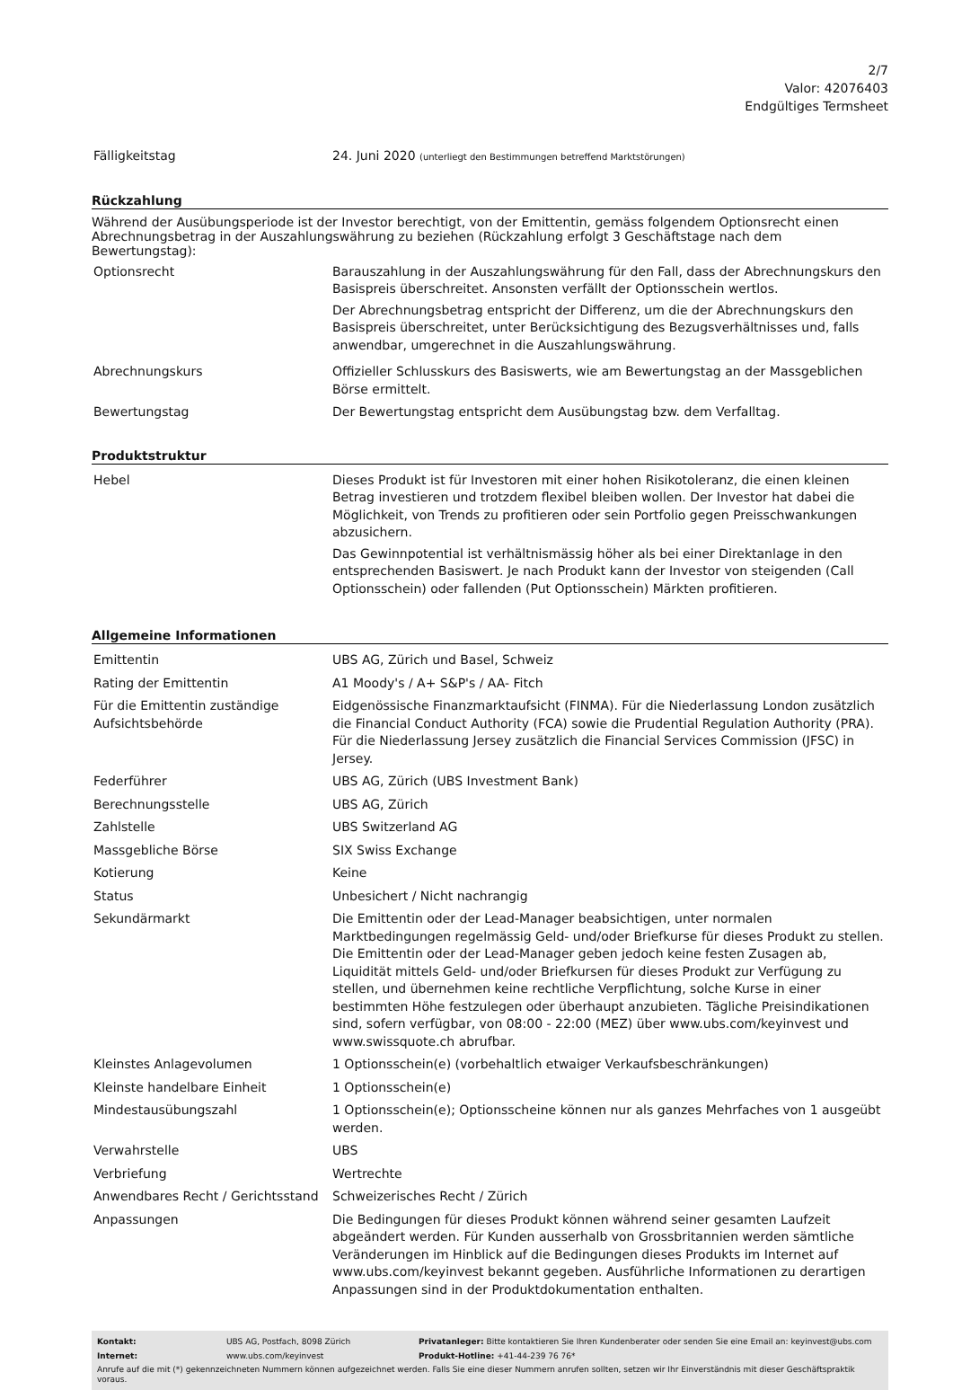2/7
Valor: 42076403
Endgültiges Termsheet
| Fälligkeitstag | 24. Juni 2020 (unterliegt den Bestimmungen betreffend Marktstörungen) |
Rückzahlung
Während der Ausübungsperiode ist der Investor berechtigt, von der Emittentin, gemäss folgendem Optionsrecht einen Abrechnungsbetrag in der Auszahlungswährung zu beziehen (Rückzahlung erfolgt 3 Geschäftstage nach dem Bewertungstag):
| Optionsrecht | Barauszahlung in der Auszahlungswährung für den Fall, dass der Abrechnungskurs den Basispreis überschreitet. Ansonsten verfällt der Optionsschein wertlos. Der Abrechnungsbetrag entspricht der Differenz, um die der Abrechnungskurs den Basispreis überschreitet, unter Berücksichtigung des Bezugsverhältnisses und, falls anwendbar, umgerechnet in die Auszahlungswährung. |
| Abrechnungskurs | Offizieller Schlusskurs des Basiswerts, wie am Bewertungstag an der Massgeblichen Börse ermittelt. |
| Bewertungstag | Der Bewertungstag entspricht dem Ausübungstag bzw. dem Verfalltag. |
Produktstruktur
| Hebel | Dieses Produkt ist für Investoren mit einer hohen Risikotoleranz, die einen kleinen Betrag investieren und trotzdem flexibel bleiben wollen. Der Investor hat dabei die Möglichkeit, von Trends zu profitieren oder sein Portfolio gegen Preisschwankungen abzusichern. Das Gewinnpotential ist verhältnismässig höher als bei einer Direktanlage in den entsprechenden Basiswert. Je nach Produkt kann der Investor von steigenden (Call Optionsschein) oder fallenden (Put Optionsschein) Märkten profitieren. |
Allgemeine Informationen
| Emittentin | UBS AG, Zürich und Basel, Schweiz |
| Rating der Emittentin | A1 Moody's / A+ S&P's / AA- Fitch |
| Für die Emittentin zuständige Aufsichtsbehörde | Eidgenössische Finanzmarktaufsicht (FINMA). Für die Niederlassung London zusätzlich die Financial Conduct Authority (FCA) sowie die Prudential Regulation Authority (PRA). Für die Niederlassung Jersey zusätzlich die Financial Services Commission (JFSC) in Jersey. |
| Federführer | UBS AG, Zürich (UBS Investment Bank) |
| Berechnungsstelle | UBS AG, Zürich |
| Zahlstelle | UBS Switzerland AG |
| Massgebliche Börse | SIX Swiss Exchange |
| Kotierung | Keine |
| Status | Unbesichert / Nicht nachrangig |
| Sekundärmarkt | Die Emittentin oder der Lead-Manager beabsichtigen, unter normalen Marktbedingungen regelmässig Geld- und/oder Briefkurse für dieses Produkt zu stellen. Die Emittentin oder der Lead-Manager geben jedoch keine festen Zusagen ab, Liquidität mittels Geld- und/oder Briefkursen für dieses Produkt zur Verfügung zu stellen, und übernehmen keine rechtliche Verpflichtung, solche Kurse in einer bestimmten Höhe festzulegen oder überhaupt anzubieten. Tägliche Preisindikationen sind, sofern verfügbar, von 08:00 - 22:00 (MEZ) über www.ubs.com/keyinvest und www.swissquote.ch abrufbar. |
| Kleinstes Anlagevolumen | 1 Optionsschein(e) (vorbehaltlich etwaiger Verkaufsbeschränkungen) |
| Kleinste handelbare Einheit | 1 Optionsschein(e) |
| Mindestausübungszahl | 1 Optionsschein(e); Optionsscheine können nur als ganzes Mehrfaches von 1 ausgeübt werden. |
| Verwahrstelle | UBS |
| Verbriefung | Wertrechte |
| Anwendbares Recht / Gerichtsstand | Schweizerisches Recht / Zürich |
| Anpassungen | Die Bedingungen für dieses Produkt können während seiner gesamten Laufzeit abgeändert werden. Für Kunden ausserhalb von Grossbritannien werden sämtliche Veränderungen im Hinblick auf die Bedingungen dieses Produkts im Internet auf www.ubs.com/keyinvest bekannt gegeben. Ausführliche Informationen zu derartigen Anpassungen sind in der Produktdokumentation enthalten. |
| Kontakt: | UBS AG, Postfach, 8098 Zürich | Privatanleger: Bitte kontaktieren Sie Ihren Kundenberater oder senden Sie eine Email an: keyinvest@ubs.com |
| Internet: | www.ubs.com/keyinvest | Produkt-Hotline: +41-44-239 76 76* |
Anrufe auf die mit (*) gekennzeichneten Nummern können aufgezeichnet werden. Falls Sie eine dieser Nummern anrufen sollten, setzen wir Ihr Einverständnis mit dieser Geschäftspraktik voraus.